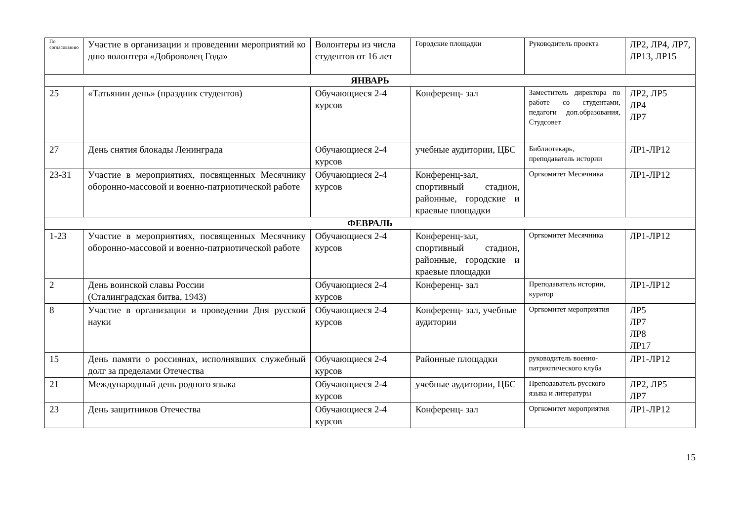| По согласованию | Участие в организации и проведении мероприятий ко дню волонтера «Доброволец Года» | Волонтеры из числа студентов от 16 лет | Городские площадки | Руководитель проекта | ЛР2, ЛР4, ЛР7, ЛР13, ЛР15 |
| ЯНВАРЬ | | | | | |
| 25 | «Татьянин день» (праздник студентов) | Обучающиеся 2-4 курсов | Конференц- зал | Заместитель директора по работе со студентами, педагоги доп.образования, Студсовет | ЛР2, ЛР5 ЛР4 ЛР7 |
| 27 | День снятия блокады Ленинграда | Обучающиеся 2-4 курсов | учебные аудитории, ЦБС | Библиотекарь, преподаватель истории | ЛР1-ЛР12 |
| 23-31 | Участие в мероприятиях, посвященных Месячнику оборонно-массовой и военно-патриотической работе | Обучающиеся 2-4 курсов | Конференц-зал, спортивный стадион, районные, городские и краевые площадки | Оргкомитет Месячника | ЛР1-ЛР12 |
| ФЕВРАЛЬ | | | | | |
| 1-23 | Участие в мероприятиях, посвященных Месячнику оборонно-массовой и военно-патриотической работе | Обучающиеся 2-4 курсов | Конференц-зал, спортивный стадион, районные, городские и краевые площадки | Оргкомитет Месячника | ЛР1-ЛР12 |
| 2 | День воинской славы России (Сталинградская битва, 1943) | Обучающиеся 2-4 курсов | Конференц- зал | Преподаватель истории, куратор | ЛР1-ЛР12 |
| 8 | Участие в организации и проведении Дня русской науки | Обучающиеся 2-4 курсов | Конференц- зал, учебные аудитории | Оргкомитет мероприятия | ЛР5 ЛР7 ЛР8 ЛР17 |
| 15 | День памяти о россиянах, исполнявших служебный долг за пределами Отечества | Обучающиеся 2-4 курсов | Районные площадки | руководитель военно-патриотического клуба | ЛР1-ЛР12 |
| 21 | Международный день родного языка | Обучающиеся 2-4 курсов | учебные аудитории, ЦБС | Преподаватель русского языка и литературы | ЛР2, ЛР5 ЛР7 |
| 23 | День защитников Отечества | Обучающиеся 2-4 курсов | Конференц- зал | Оргкомитет мероприятия | ЛР1-ЛР12 |
15